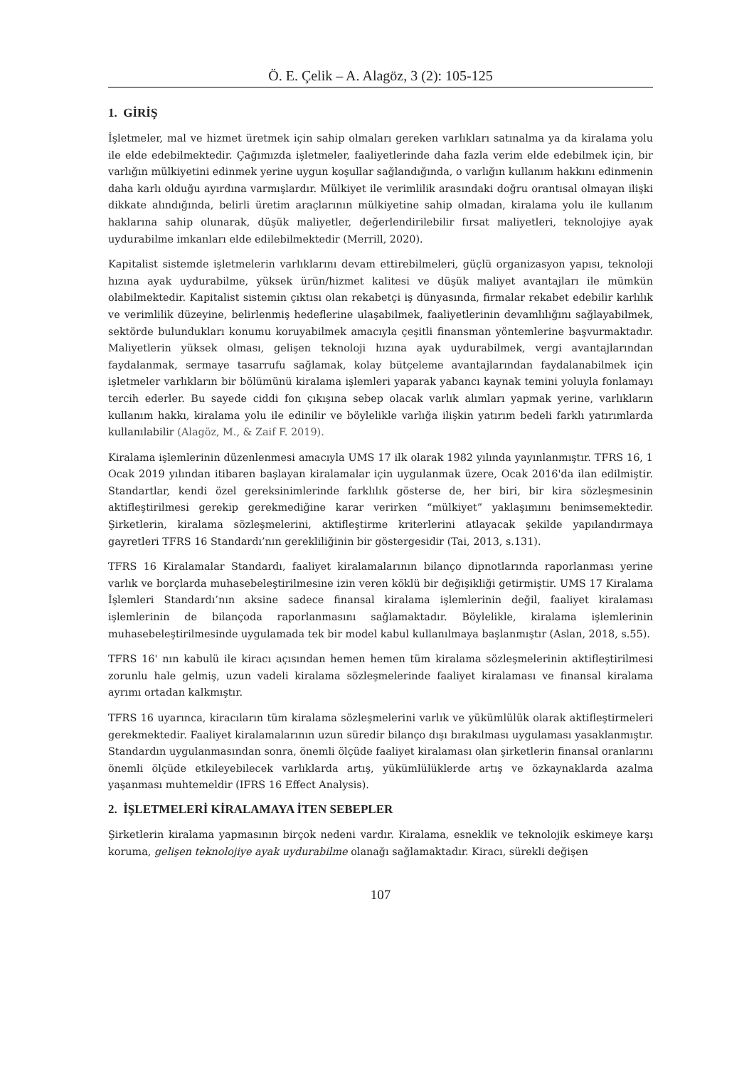Ö. E. Çelik – A. Alagöz, 3 (2): 105-125
1. GİRİŞ
İşletmeler, mal ve hizmet üretmek için sahip olmaları gereken varlıkları satınalma ya da kiralama yolu ile elde edebilmektedir. Çağımızda işletmeler, faaliyetlerinde daha fazla verim elde edebilmek için, bir varlığın mülkiyetini edinmek yerine uygun koşullar sağlandığında, o varlığın kullanım hakkını edinmenin daha karlı olduğu ayırdına varmışlardır. Mülkiyet ile verimlilik arasındaki doğru orantısal olmayan ilişki dikkate alındığında, belirli üretim araçlarının mülkiyetine sahip olmadan, kiralama yolu ile kullanım haklarına sahip olunarak, düşük maliyetler, değerlendirilebilir fırsat maliyetleri, teknolojiye ayak uydurabilme imkanları elde edilebilmektedir (Merrill, 2020).
Kapitalist sistemde işletmelerin varlıklarını devam ettirebilmeleri, güçlü organizasyon yapısı, teknoloji hızına ayak uydurabilme, yüksek ürün/hizmet kalitesi ve düşük maliyet avantajları ile mümkün olabilmektedir. Kapitalist sistemin çıktısı olan rekabetçi iş dünyasında, firmalar rekabet edebilir karlılık ve verimlilik düzeyine, belirlenmiş hedeflerine ulaşabilmek, faaliyetlerinin devamlılığını sağlayabilmek, sektörde bulundukları konumu koruyabilmek amacıyla çeşitli finansman yöntemlerine başvurmaktadır. Maliyetlerin yüksek olması, gelişen teknoloji hızına ayak uydurabilmek, vergi avantajlarından faydalanmak, sermaye tasarrufu sağlamak, kolay bütçeleme avantajlarından faydalanabilmek için işletmeler varlıkların bir bölümünü kiralama işlemleri yaparak yabancı kaynak temini yoluyla fonlamayı tercih ederler. Bu sayede ciddi fon çıkışına sebep olacak varlık alımları yapmak yerine, varlıkların kullanım hakkı, kiralama yolu ile edinilir ve böylelikle varlığa ilişkin yatırım bedeli farklı yatırımlarda kullanılabilir (Alagöz, M., & Zaif F. 2019).
Kiralama işlemlerinin düzenlenmesi amacıyla UMS 17 ilk olarak 1982 yılında yayınlanmıştır. TFRS 16, 1 Ocak 2019 yılından itibaren başlayan kiralamalar için uygulanmak üzere, Ocak 2016'da ilan edilmiştir. Standartlar, kendi özel gereksinimlerinde farklılık gösterse de, her biri, bir kira sözleşmesinin aktifleştirilmesi gerekip gerekmediğine karar verirken “mülkiyet” yaklaşımını benimsemektedir. Şirketlerin, kiralama sözleşmelerini, aktifleştirme kriterlerini atlayacak şekilde yapılandırmaya gayretleri TFRS 16 Standardı’nın gerekliliğinin bir göstergesidir (Tai, 2013, s.131).
TFRS 16 Kiralamalar Standardı, faaliyet kiralamalarının bilanço dipnotlarında raporlanması yerine varlık ve borçlarda muhasebeleştirilmesine izin veren köklü bir değişikliği getirmiştir. UMS 17 Kiralama İşlemleri Standardı’nın aksine sadece finansal kiralama işlemlerinin değil, faaliyet kiralaması işlemlerinin de bilançoda raporlanmasını sağlamaktadır. Böylelikle, kiralama işlemlerinin muhasebeleştirilmesinde uygulamada tek bir model kabul kullanılmaya başlanmıştır (Aslan, 2018, s.55).
TFRS 16' nın kabulü ile kiracı açısından hemen hemen tüm kiralama sözleşmelerinin aktifleştirilmesi zorunlu hale gelmiş, uzun vadeli kiralama sözleşmelerinde faaliyet kiralaması ve finansal kiralama ayrımı ortadan kalkmıştır.
TFRS 16 uyarınca, kiracıların tüm kiralama sözleşmelerini varlık ve yükümlülük olarak aktifleştirmeleri gerekmektedir. Faaliyet kiralamalarının uzun süredir bilanço dışı bırakılması uygulaması yasaklanmıştır. Standardın uygulanmasından sonra, önemli ölçüde faaliyet kiralaması olan şirketlerin finansal oranlarını önemli ölçüde etkileyebilecek varlıklarda artış, yükümlülüklerde artış ve özkaynaklarda azalma yaşanması muhtemeldir (IFRS 16 Effect Analysis).
2. İŞLETMELERİ KİRALAMAYA İTEN SEBEPLER
Şirketlerin kiralama yapmasının birçok nedeni vardır. Kiralama, esneklik ve teknolojik eskimeye karşı koruma, gelişen teknolojiye ayak uydurabilme olanağı sağlamaktadır. Kiracı, sürekli değişen
107